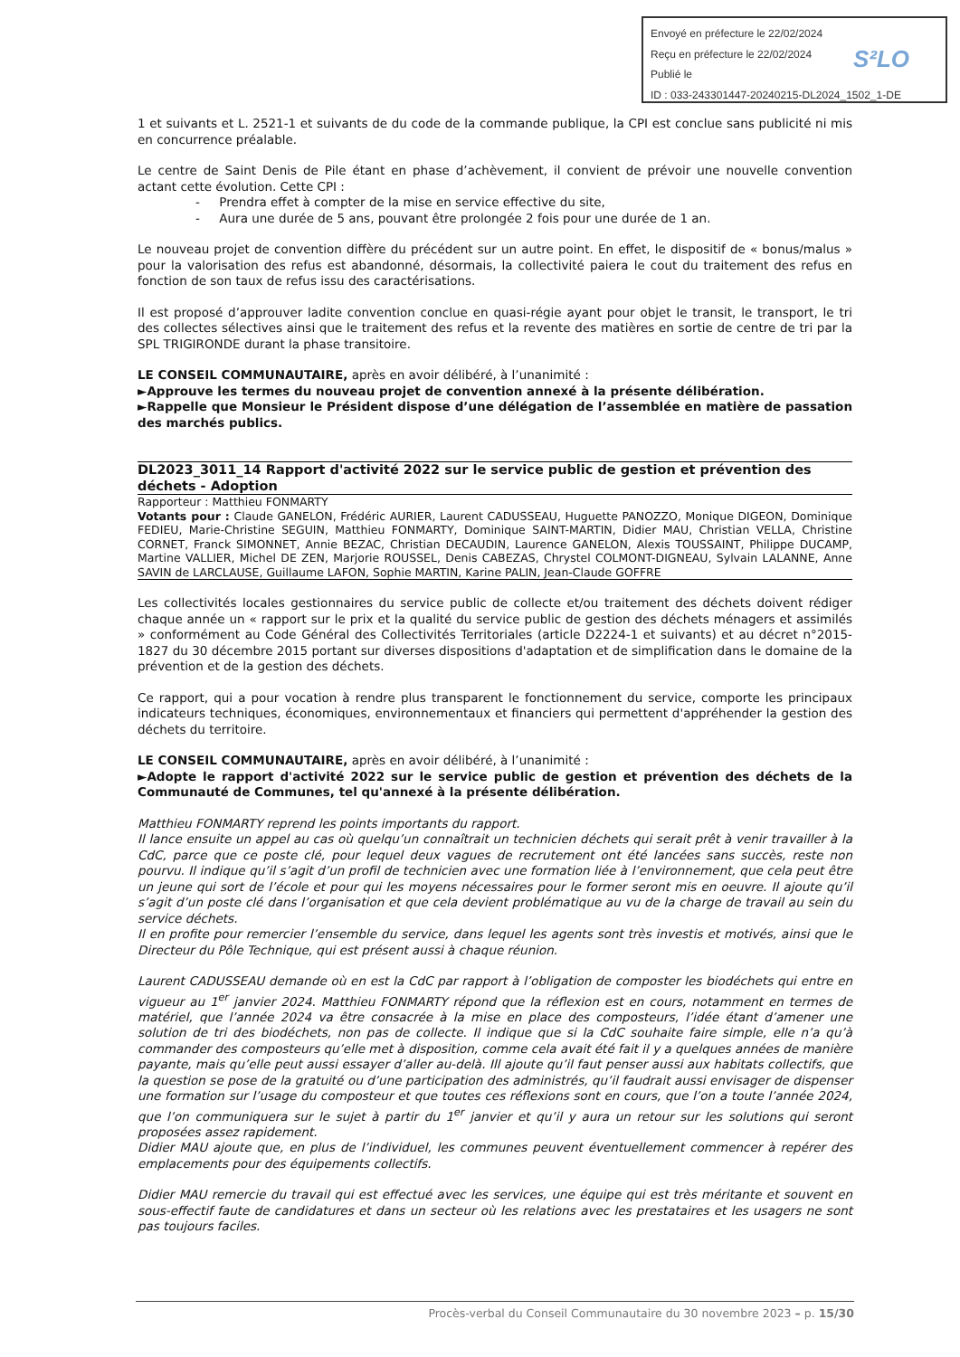Envoyé en préfecture le 22/02/2024
Reçu en préfecture le 22/02/2024
Publié le
ID : 033-243301447-20240215-DL2024_1502_1-DE
S²LO
1 et suivants et L. 2521-1 et suivants de du code de la commande publique, la CPI est conclue sans publicité ni mis en concurrence préalable.
Le centre de Saint Denis de Pile étant en phase d’achèvement, il convient de prévoir une nouvelle convention actant cette évolution. Cette CPI :
- Prendra effet à compter de la mise en service effective du site,
- Aura une durée de 5 ans, pouvant être prolongée 2 fois pour une durée de 1 an.
Le nouveau projet de convention diffère du précédent sur un autre point. En effet, le dispositif de « bonus/malus » pour la valorisation des refus est abandonné, désormais, la collectivité paiera le cout du traitement des refus en fonction de son taux de refus issu des caractérisations.
Il est proposé d’approuver ladite convention conclue en quasi-régie ayant pour objet le transit, le transport, le tri des collectes sélectives ainsi que le traitement des refus et la revente des matières en sortie de centre de tri par la SPL TRIGIRONDE durant la phase transitoire.
LE CONSEIL COMMUNAUTAIRE, après en avoir délibéré, à l’unanimité :
►Approuve les termes du nouveau projet de convention annexé à la présente délibération.
►Rappelle que Monsieur le Président dispose d’une délégation de l’assemblée en matière de passation des marchés publics.
DL2023_3011_14 Rapport d'activité 2022 sur le service public de gestion et prévention des déchets - Adoption
Rapporteur : Matthieu FONMARTY
Votants pour : Claude GANELON, Frédéric AURIER, Laurent CADUSSEAU, Huguette PANOZZO, Monique DIGEON, Dominique FEDIEU, Marie-Christine SEGUIN, Matthieu FONMARTY, Dominique SAINT-MARTIN, Didier MAU, Christian VELLA, Christine CORNET, Franck SIMONNET, Annie BEZAC, Christian DECAUDIN, Laurence GANELON, Alexis TOUSSAINT, Philippe DUCAMP, Martine VALLIER, Michel DE ZEN, Marjorie ROUSSEL, Denis CABEZAS, Chrystel COLMONT-DIGNEAU, Sylvain LALANNE, Anne SAVIN de LARCLAUSE, Guillaume LAFON, Sophie MARTIN, Karine PALIN, Jean-Claude GOFFRE
Les collectivités locales gestionnaires du service public de collecte et/ou traitement des déchets doivent rédiger chaque année un « rapport sur le prix et la qualité du service public de gestion des déchets ménagers et assimilés » conformément au Code Général des Collectivités Territoriales (article D2224-1 et suivants) et au décret n°2015-1827 du 30 décembre 2015 portant sur diverses dispositions d'adaptation et de simplification dans le domaine de la prévention et de la gestion des déchets.
Ce rapport, qui a pour vocation à rendre plus transparent le fonctionnement du service, comporte les principaux indicateurs techniques, économiques, environnementaux et financiers qui permettent d'appréhender la gestion des déchets du territoire.
LE CONSEIL COMMUNAUTAIRE, après en avoir délibéré, à l’unanimité :
►Adopte le rapport d'activité 2022 sur le service public de gestion et prévention des déchets de la Communauté de Communes, tel qu'annexé à la présente délibération.
Matthieu FONMARTY reprend les points importants du rapport.
Il lance ensuite un appel au cas où quelqu’un connaîtrait un technicien déchets qui serait prêt à venir travailler à la CdC, parce que ce poste clé, pour lequel deux vagues de recrutement ont été lancées sans succès, reste non pourvu. Il indique qu’il s’agit d’un profil de technicien avec une formation liée à l’environnement, que cela peut être un jeune qui sort de l’école et pour qui les moyens nécessaires pour le former seront mis en oeuvre. Il ajoute qu’il s’agit d’un poste clé dans l’organisation et que cela devient problématique au vu de la charge de travail au sein du service déchets.
Il en profite pour remercier l’ensemble du service, dans lequel les agents sont très investis et motivés, ainsi que le Directeur du Pôle Technique, qui est présent aussi à chaque réunion.
Laurent CADUSSEAU demande où en est la CdC par rapport à l’obligation de composter les biodéchets qui entre en vigueur au 1<sup>er</sup> janvier 2024. Matthieu FONMARTY répond que la réflexion est en cours, notamment en termes de matériel, que l’année 2024 va être consacrée à la mise en place des composteurs, l’idée étant d’amener une solution de tri des biodéchets, non pas de collecte. Il indique que si la CdC souhaite faire simple, elle n’a qu’à commander des composteurs qu’elle met à disposition, comme cela avait été fait il y a quelques années de manière payante, mais qu’elle peut aussi essayer d’aller au-delà. Ill ajoute qu’il faut penser aussi aux habitats collectifs, que la question se pose de la gratuité ou d’une participation des administrés, qu’il faudrait aussi envisager de dispenser une formation sur l’usage du composteur et que toutes ces réflexions sont en cours, que l’on a toute l’année 2024, que l’on communiquera sur le sujet à partir du 1<sup>er</sup> janvier et qu’il y aura un retour sur les solutions qui seront proposées assez rapidement.
Didier MAU ajoute que, en plus de l’individuel, les communes peuvent éventuellement commencer à repérer des emplacements pour des équipements collectifs.
Didier MAU remercie du travail qui est effectué avec les services, une équipe qui est très méritante et souvent en sous-effectif faute de candidatures et dans un secteur où les relations avec les prestataires et les usagers ne sont pas toujours faciles.
Procès-verbal du Conseil Communautaire du 30 novembre 2023 – p. 15/30